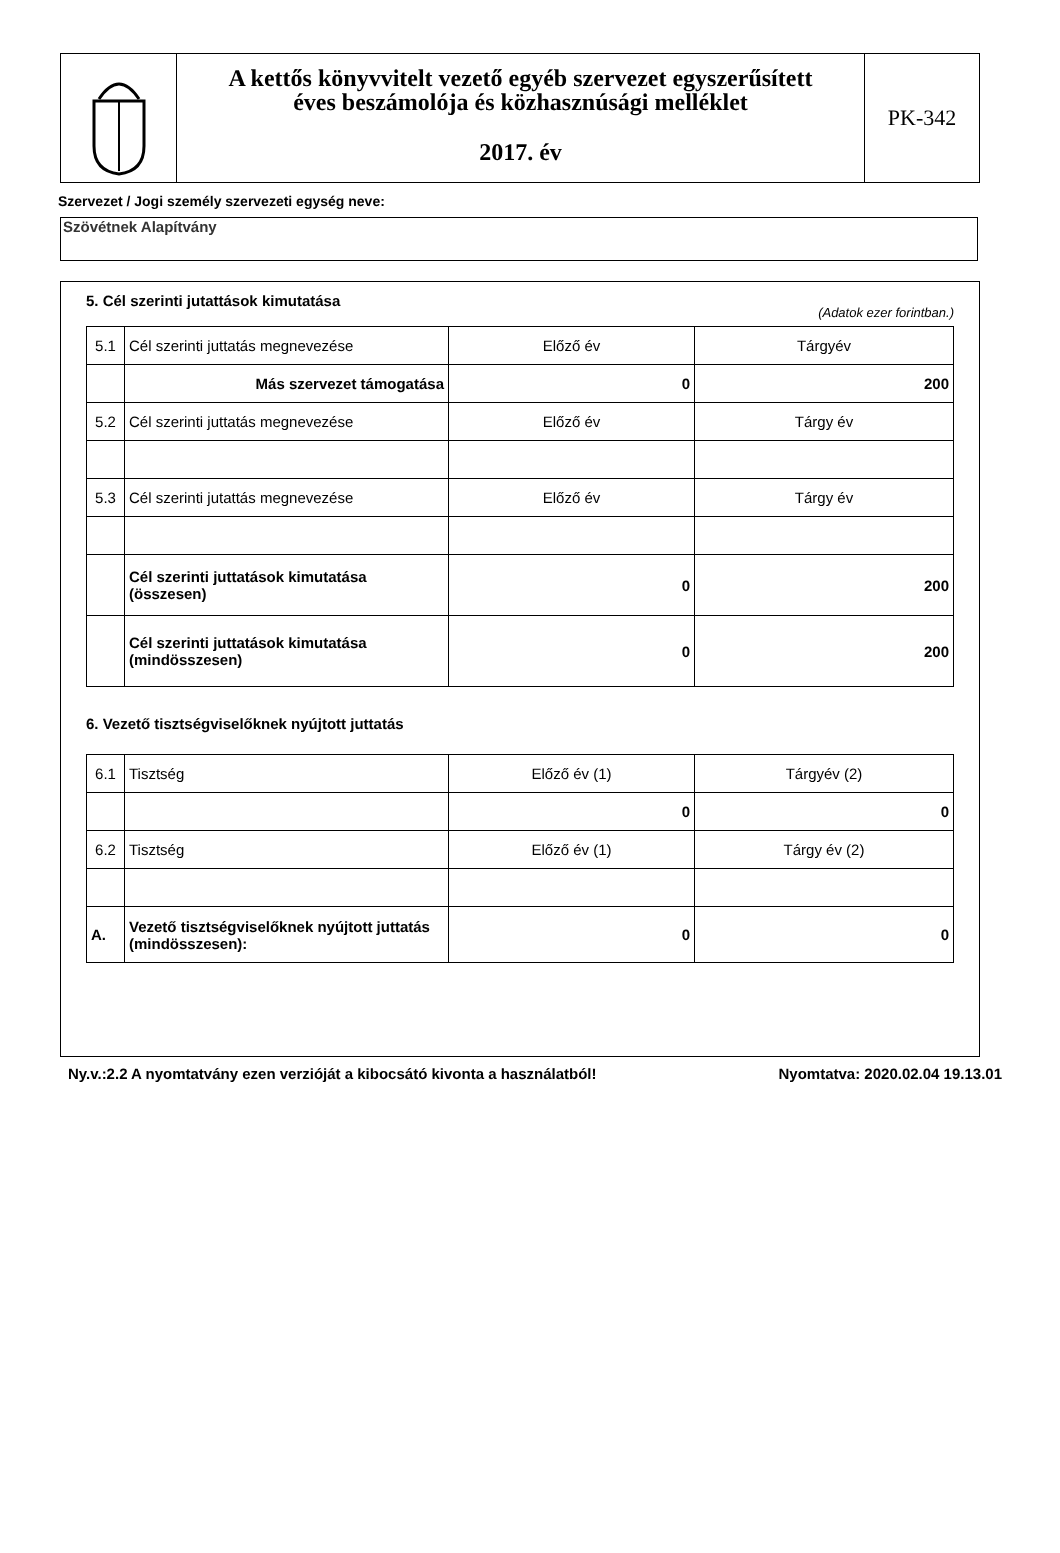A kettős könyvvitelt vezető egyéb szervezet egyszerűsített
éves beszámolója és közhasznúsági melléklet
2017. év
PK-342
Szervezet / Jogi személy szervezeti egység neve:
Szövétnek Alapítvány
5. Cél szerinti jutattások kimutatása
(Adatok ezer forintban.)
| 5.1 | Cél szerinti juttatás megnevezése | Előző év | Tárgyév |
| | Más szervezet támogatása | 0 | 200 |
| 5.2 | Cél szerinti juttatás megnevezése | Előző év | Tárgy év |
| 5.3 | Cél szerinti jutattás megnevezése | Előző év | Tárgy év |
| | Cél szerinti juttatások kimutatása (összesen) | 0 | 200 |
| | Cél szerinti juttatások kimutatása (mindösszesen) | 0 | 200 |
6. Vezető tisztségviselőknek nyújtott juttatás
| 6.1 | Tisztség | Előző év (1) | Tárgyév (2) |
| | | 0 | 0 |
| 6.2 | Tisztség | Előző év (1) | Tárgy év (2) |
| A. | Vezető tisztségviselőknek nyújtott juttatás (mindösszesen): | 0 | 0 |
Ny.v.:2.2 A nyomtatvány ezen verzióját a kibocsátó kivonta a használatból! Nyomtatva: 2020.02.04 19.13.01